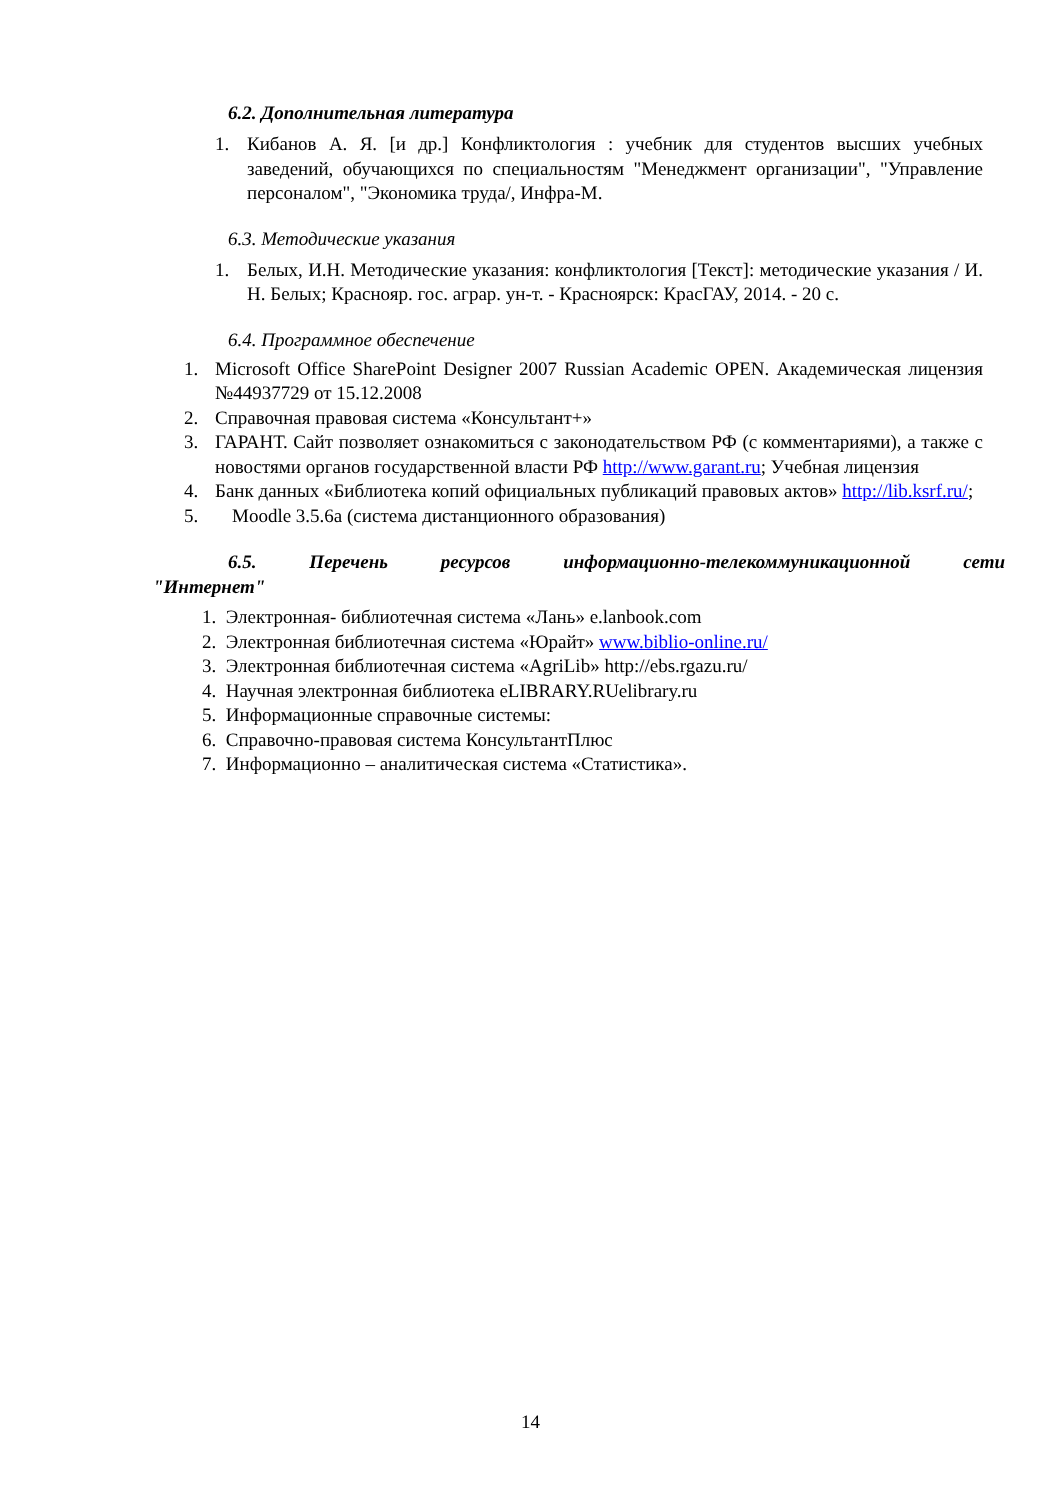6.2. Дополнительная литература
1. Кибанов А. Я. [и др.] Конфликтология : учебник для студентов высших учебных заведений, обучающихся по специальностям "Менеджмент организации", "Управление персоналом", "Экономика труда/, Инфра-М.
6.3. Методические указания
1. Белых, И.Н. Методические указания: конфликтология [Текст]: методические указания / И. Н. Белых; Краснояр. гос. аграр. ун-т. - Красноярск: КрасГАУ, 2014. - 20 с.
6.4. Программное обеспечение
1. Microsoft Office SharePoint Designer 2007 Russian Academic OPEN. Академическая лицензия №44937729 от 15.12.2008
2. Справочная правовая система «Консультант+»
3. ГАРАНТ. Сайт позволяет ознакомиться с законодательством РФ (с комментариями), а также с новостями органов государственной власти РФ http://www.garant.ru; Учебная лицензия
4. Банк данных «Библиотека копий официальных публикаций правовых актов» http://lib.ksrf.ru/;
5. Moodle 3.5.6а (система дистанционного образования)
6.5. Перечень ресурсов информационно-телекоммуникационной сети "Интернет"
1. Электронная- библиотечная система «Лань» e.lanbook.com
2. Электронная библиотечная система «Юрайт» www.biblio-online.ru/
3. Электронная библиотечная система «AgriLib» http://ebs.rgazu.ru/
4. Научная электронная библиотека eLIBRARY.RUelibrary.ru
5. Информационные справочные системы:
6. Справочно-правовая система КонсультантПлюс
7. Информационно – аналитическая система «Статистика».
14